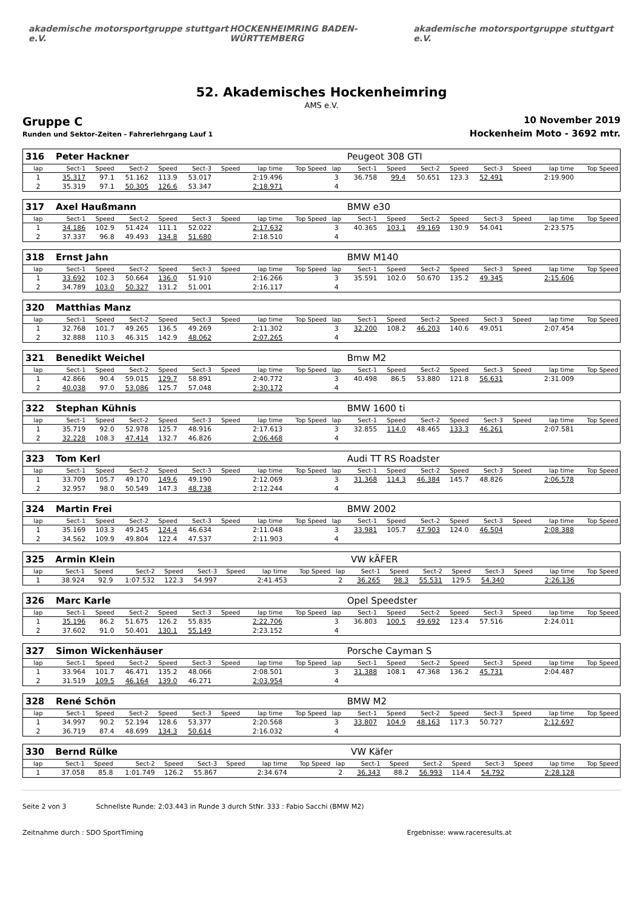akademische motorsportgruppe stuttgart e.V. HOCKENHEIMRING BADEN-WÜRTTEMBERG akademische motorsportgruppe stuttgart e.V.
52. Akademisches Hockenheimring
AMS e.V.
Gruppe C
Runden und Sektor-Zeiten - Fahrerlehrgang Lauf 1
10 November 2019
Hockenheim Moto - 3692 mtr.
| 316 | Peter Hackner | | | | | | | | | Peugeot 308 GTI | | | | | | | |
| lap | Sect-1 | Speed | Sect-2 | Speed | Sect-3 | Speed | lap time | Top Speed | lap | Sect-1 | Speed | Sect-2 | Speed | Sect-3 | Speed | lap time | Top Speed |
| 1 | 35.317 | 97.1 | 51.162 | 113.9 | 53.017 | | 2:19.496 | | 3 | 36.758 | 99.4 | 50.651 | 123.3 | 52.491 | | 2:19.900 | |
| 2 | 35.319 | 97.1 | 50.305 | 126.6 | 53.347 | | 2:18.971 | | 4 | | | | | | | | |
| 317 | Axel Haußmann | | | | | | | | | BMW e30 | | | | | | | |
| lap | Sect-1 | Speed | Sect-2 | Speed | Sect-3 | Speed | lap time | Top Speed | lap | Sect-1 | Speed | Sect-2 | Speed | Sect-3 | Speed | lap time | Top Speed |
| 1 | 34.186 | 102.9 | 51.424 | 111.1 | 52.022 | | 2:17.632 | | 3 | 40.365 | 103.1 | 49.169 | 130.9 | 54.041 | | 2:23.575 | |
| 2 | 37.337 | 96.8 | 49.493 | 134.8 | 51.680 | | 2:18.510 | | 4 | | | | | | | | |
| 318 | Ernst Jahn | | | | | | | | | BMW M140 | | | | | | | |
| lap | Sect-1 | Speed | Sect-2 | Speed | Sect-3 | Speed | lap time | Top Speed | lap | Sect-1 | Speed | Sect-2 | Speed | Sect-3 | Speed | lap time | Top Speed |
| 1 | 33.692 | 102.3 | 50.664 | 136.0 | 51.910 | | 2:16.266 | | 3 | 35.591 | 102.0 | 50.670 | 135.2 | 49.345 | | 2:15.606 | |
| 2 | 34.789 | 103.0 | 50.327 | 131.2 | 51.001 | | 2:16.117 | | 4 | | | | | | | | |
| 320 | Matthias Manz | | | | | | | | | | | | | | | | |
| lap | Sect-1 | Speed | Sect-2 | Speed | Sect-3 | Speed | lap time | Top Speed | lap | Sect-1 | Speed | Sect-2 | Speed | Sect-3 | Speed | lap time | Top Speed |
| 1 | 32.768 | 101.7 | 49.265 | 136.5 | 49.269 | | 2:11.302 | | 3 | 32.200 | 108.2 | 46.203 | 140.6 | 49.051 | | 2:07.454 | |
| 2 | 32.888 | 110.3 | 46.315 | 142.9 | 48.062 | | 2:07.265 | | 4 | | | | | | | | |
| 321 | Benedikt Weichel | | | | | | | | | Bmw M2 | | | | | | | |
| lap | Sect-1 | Speed | Sect-2 | Speed | Sect-3 | Speed | lap time | Top Speed | lap | Sect-1 | Speed | Sect-2 | Speed | Sect-3 | Speed | lap time | Top Speed |
| 1 | 42.866 | 90.4 | 59.015 | 129.7 | 58.891 | | 2:40.772 | | 3 | 40.498 | 86.5 | 53.880 | 121.8 | 56.631 | | 2:31.009 | |
| 2 | 40.038 | 97.0 | 53.086 | 125.7 | 57.048 | | 2:30.172 | | 4 | | | | | | | | |
| 322 | Stephan Kühnis | | | | | | | | | BMW 1600 ti | | | | | | | |
| lap | Sect-1 | Speed | Sect-2 | Speed | Sect-3 | Speed | lap time | Top Speed | lap | Sect-1 | Speed | Sect-2 | Speed | Sect-3 | Speed | lap time | Top Speed |
| 1 | 35.719 | 92.0 | 52.978 | 125.7 | 48.916 | | 2:17.613 | | 3 | 32.855 | 114.0 | 48.465 | 133.3 | 46.261 | | 2:07.581 | |
| 2 | 32.228 | 108.3 | 47.414 | 132.7 | 46.826 | | 2:06.468 | | 4 | | | | | | | | |
| 323 | Tom Kerl | | | | | | | | | Audi TT RS Roadster | | | | | | | |
| lap | Sect-1 | Speed | Sect-2 | Speed | Sect-3 | Speed | lap time | Top Speed | lap | Sect-1 | Speed | Sect-2 | Speed | Sect-3 | Speed | lap time | Top Speed |
| 1 | 33.709 | 105.7 | 49.170 | 149.6 | 49.190 | | 2:12.069 | | 3 | 31.368 | 114.3 | 46.384 | 145.7 | 48.826 | | 2:06.578 | |
| 2 | 32.957 | 98.0 | 50.549 | 147.3 | 48.738 | | 2:12.244 | | 4 | | | | | | | | |
| 324 | Martin Frei | | | | | | | | | BMW 2002 | | | | | | | |
| lap | Sect-1 | Speed | Sect-2 | Speed | Sect-3 | Speed | lap time | Top Speed | lap | Sect-1 | Speed | Sect-2 | Speed | Sect-3 | Speed | lap time | Top Speed |
| 1 | 35.169 | 103.3 | 49.245 | 124.4 | 46.634 | | 2:11.048 | | 3 | 33.981 | 105.7 | 47.903 | 124.0 | 46.504 | | 2:08.388 | |
| 2 | 34.562 | 109.9 | 49.804 | 122.4 | 47.537 | | 2:11.903 | | 4 | | | | | | | | |
| 325 | Armin Klein | | | | | | | | | VW kÄFER | | | | | | | |
| lap | Sect-1 | Speed | Sect-2 | Speed | Sect-3 | Speed | lap time | Top Speed | lap | Sect-1 | Speed | Sect-2 | Speed | Sect-3 | Speed | lap time | Top Speed |
| 1 | 38.924 | 92.9 | 1:07.532 | 122.3 | 54.997 | | 2:41.453 | | 2 | 36.265 | 98.3 | 55.531 | 129.5 | 54.340 | | 2:26.136 | |
| 326 | Marc Karle | | | | | | | | | Opel Speedster | | | | | | | |
| lap | Sect-1 | Speed | Sect-2 | Speed | Sect-3 | Speed | lap time | Top Speed | lap | Sect-1 | Speed | Sect-2 | Speed | Sect-3 | Speed | lap time | Top Speed |
| 1 | 35.196 | 86.2 | 51.675 | 126.2 | 55.835 | | 2:22.706 | | 3 | 36.803 | 100.5 | 49.692 | 123.4 | 57.516 | | 2:24.011 | |
| 2 | 37.602 | 91.0 | 50.401 | 130.1 | 55.149 | | 2:23.152 | | 4 | | | | | | | | |
| 327 | Simon Wickenhäuser | | | | | | | | | Porsche Cayman S | | | | | | | |
| lap | Sect-1 | Speed | Sect-2 | Speed | Sect-3 | Speed | lap time | Top Speed | lap | Sect-1 | Speed | Sect-2 | Speed | Sect-3 | Speed | lap time | Top Speed |
| 1 | 33.964 | 101.7 | 46.471 | 135.2 | 48.066 | | 2:08.501 | | 3 | 31.388 | 108.1 | 47.368 | 136.2 | 45.731 | | 2:04.487 | |
| 2 | 31.519 | 109.5 | 46.164 | 139.0 | 46.271 | | 2:03.954 | | 4 | | | | | | | | |
| 328 | René Schön | | | | | | | | | BMW M2 | | | | | | | |
| lap | Sect-1 | Speed | Sect-2 | Speed | Sect-3 | Speed | lap time | Top Speed | lap | Sect-1 | Speed | Sect-2 | Speed | Sect-3 | Speed | lap time | Top Speed |
| 1 | 34.997 | 90.2 | 52.194 | 128.6 | 53.377 | | 2:20.568 | | 3 | 33.807 | 104.9 | 48.163 | 117.3 | 50.727 | | 2:12.697 | |
| 2 | 36.719 | 87.4 | 48.699 | 134.3 | 50.614 | | 2:16.032 | | 4 | | | | | | | | |
| 330 | Bernd Rülke | | | | | | | | | VW Käfer | | | | | | | |
| lap | Sect-1 | Speed | Sect-2 | Speed | Sect-3 | Speed | lap time | Top Speed | lap | Sect-1 | Speed | Sect-2 | Speed | Sect-3 | Speed | lap time | Top Speed |
| 1 | 37.058 | 85.8 | 1:01.749 | 126.2 | 55.867 | | 2:34.674 | | 2 | 36.343 | 88.2 | 56.993 | 114.4 | 54.792 | | 2:28.128 | |
Seite 2 von 3 Schnellste Runde: 2:03.443 in Runde 3 durch StNr. 333 : Fabio Sacchi (BMW M2)
Zeitnahme durch : SDO SportTiming Ergebnisse: www.raceresults.at